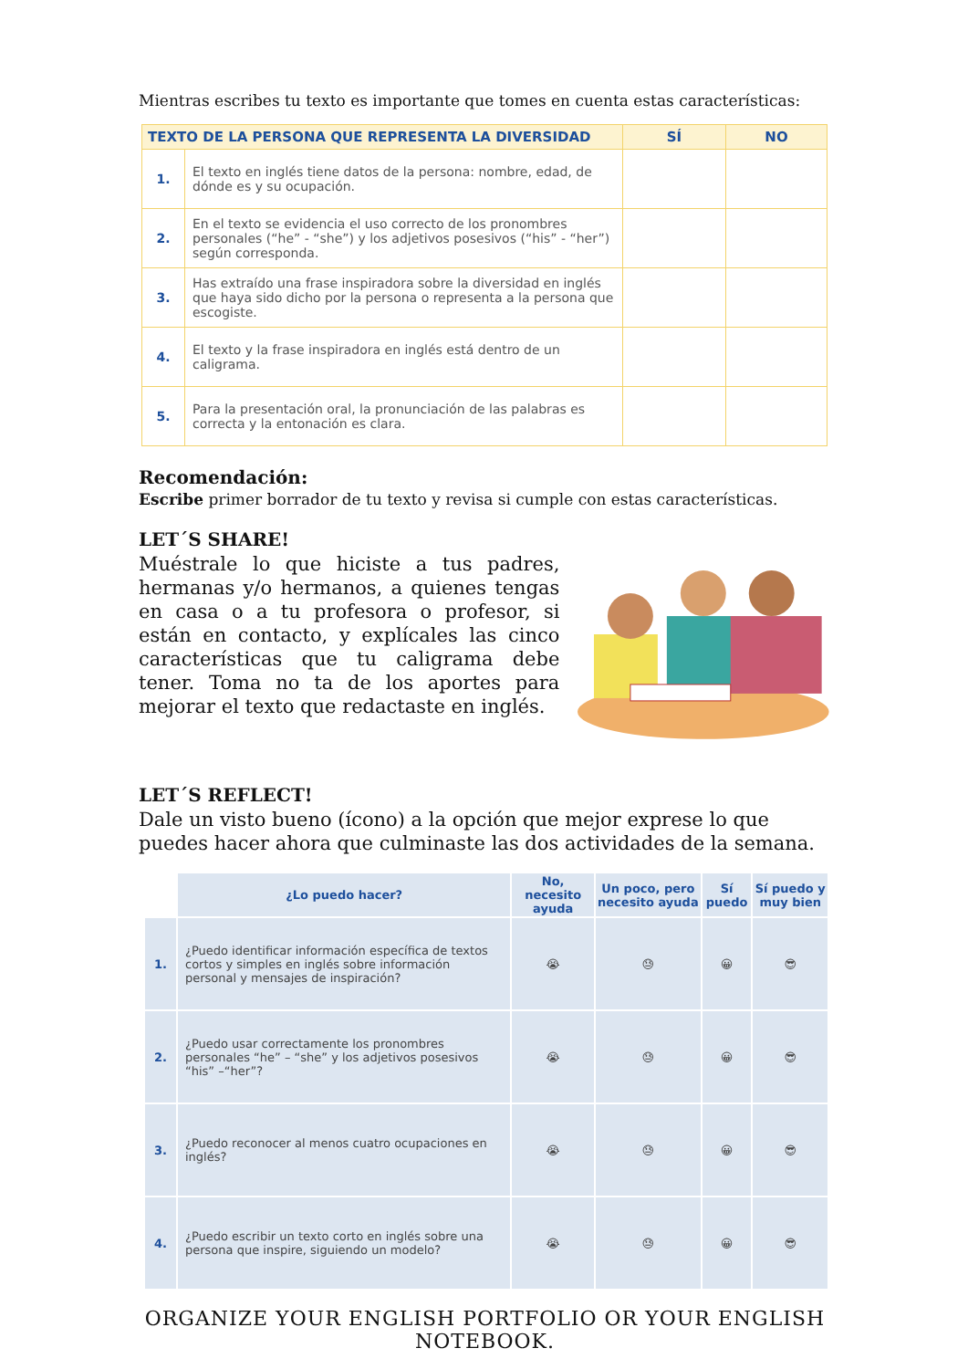Mientras escribes tu texto es importante que tomes en cuenta estas características:
| TEXTO DE LA PERSONA QUE REPRESENTA LA DIVERSIDAD | | SÍ | NO |
| --- | --- | --- | --- |
| 1. | El texto en inglés tiene datos de la persona: nombre, edad, de dónde es y su ocupación. | | |
| 2. | En el texto se evidencia el uso correcto de los pronombres personales (“he” - “she”) y los adjetivos posesivos (“his” - “her”) según corresponda. | | |
| 3. | Has extraído una frase inspiradora sobre la diversidad en inglés que haya sido dicho por la persona o representa a la persona que escogiste. | | |
| 4. | El texto y la frase inspiradora en inglés está dentro de un caligrama. | | |
| 5. | Para la presentación oral, la pronunciación de las palabras es correcta y la entonación es clara. | | |
Recomendación:
Escribe primer borrador de tu texto y revisa si cumple con estas características.
LET´S SHARE!
Muéstrale lo que hiciste a tus padres, hermanas y/o hermanos, a quienes tengas en casa o a tu profesora o profesor, si están en contacto, y explícales las cinco características que tu caligrama debe tener. Toma no ta de los aportes para mejorar el texto que redactaste en inglés.
LET´S REFLECT!
Dale un visto bueno (ícono) a la opción que mejor exprese lo que puedes hacer ahora que culminaste las dos actividades de la semana.
| | ¿Lo puedo hacer? | No, necesito ayuda | Un poco, pero necesito ayuda | Sí puedo | Sí puedo y muy bien |
| --- | --- | --- | --- | --- | --- |
| 1. | ¿Puedo identificar información específica de textos cortos y simples en inglés sobre información personal y mensajes de inspiración? | 😭 | 😓 | 😀 | 😎 |
| 2. | ¿Puedo usar correctamente los pronombres personales “he” – “she” y los adjetivos posesivos “his” –“her”? | 😭 | 😓 | 😀 | 😎 |
| 3. | ¿Puedo reconocer al menos cuatro ocupaciones en inglés? | 😭 | 😓 | 😀 | 😎 |
| 4. | ¿Puedo escribir un texto corto en inglés sobre una persona que inspire, siguiendo un modelo? | 😭 | 😓 | 😀 | 😎 |
ORGANIZE YOUR ENGLISH PORTFOLIO OR YOUR ENGLISH NOTEBOOK.